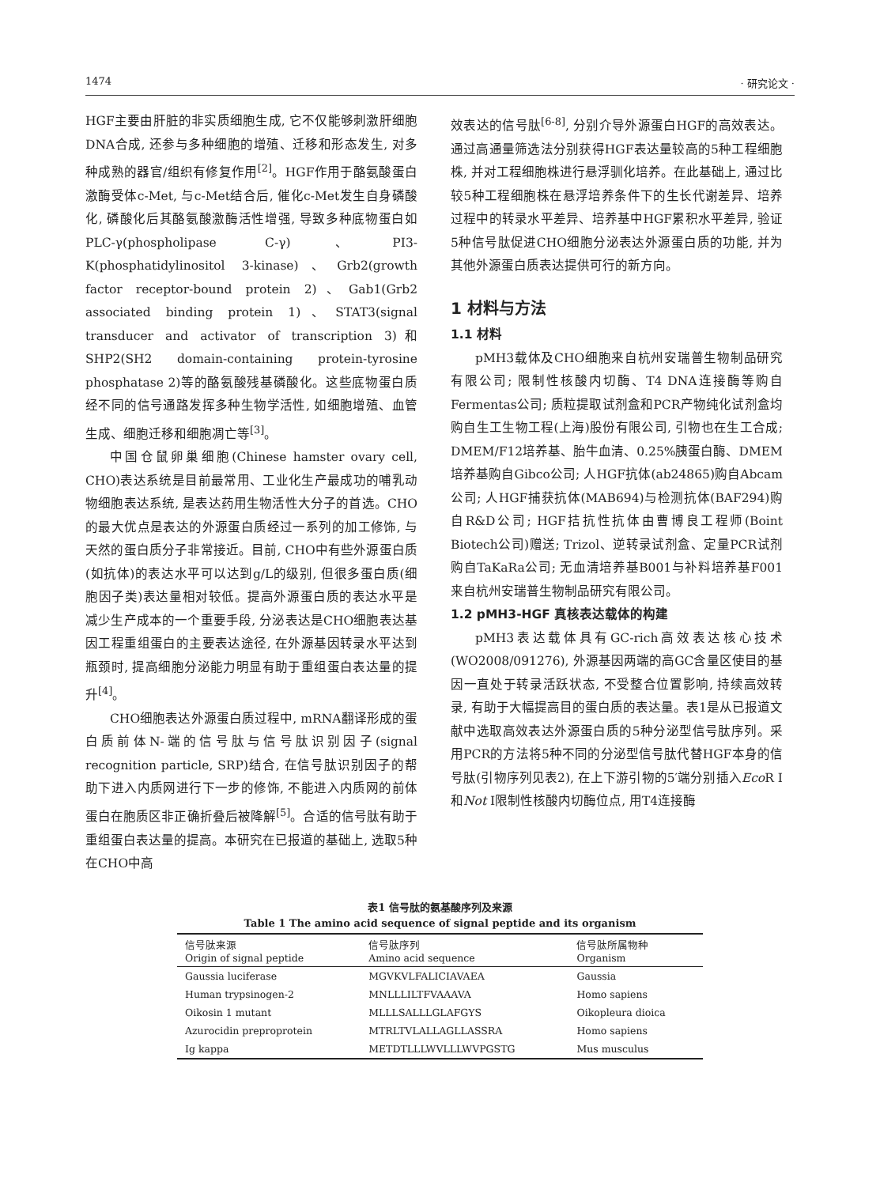1474 · 研究论文 ·
HGF主要由肝脏的非实质细胞生成, 它不仅能够刺激肝细胞DNA合成, 还参与多种细胞的增殖、迁移和形态发生, 对多种成熟的器官/组织有修复作用<sup>[2]</sup>。HGF作用于酪氨酸蛋白激酶受体c-Met, 与c-Met结合后, 催化c-Met发生自身磷酸化, 磷酸化后其酪氨酸激酶活性增强, 导致多种底物蛋白如PLC-γ(phospholipase C-γ)、PI3-K(phosphatidylinositol 3-kinase)、Grb2(growth factor receptor-bound protein 2)、Gab1(Grb2 associated binding protein 1)、STAT3(signal transducer and activator of transcription 3)和SHP2(SH2 domain-containing protein-tyrosine phosphatase 2)等的酪氨酸残基磷酸化。这些底物蛋白质经不同的信号通路发挥多种生物学活性, 如细胞增殖、血管生成、细胞迁移和细胞凋亡等<sup>[3]</sup>。
中国仓鼠卵巢细胞(Chinese hamster ovary cell, CHO)表达系统是目前最常用、工业化生产最成功的哺乳动物细胞表达系统, 是表达药用生物活性大分子的首选。CHO的最大优点是表达的外源蛋白质经过一系列的加工修饰, 与天然的蛋白质分子非常接近。目前, CHO中有些外源蛋白质(如抗体)的表达水平可以达到g/L的级别, 但很多蛋白质(细胞因子类)表达量相对较低。提高外源蛋白质的表达水平是减少生产成本的一个重要手段, 分泌表达是CHO细胞表达基因工程重组蛋白的主要表达途径, 在外源基因转录水平达到瓶颈时, 提高细胞分泌能力明显有助于重组蛋白表达量的提升<sup>[4]</sup>。
CHO细胞表达外源蛋白质过程中, mRNA翻译形成的蛋白质前体N-端的信号肽与信号肽识别因子(signal recognition particle, SRP)结合, 在信号肽识别因子的帮助下进入内质网进行下一步的修饰, 不能进入内质网的前体蛋白在胞质区非正确折叠后被降解<sup>[5]</sup>。合适的信号肽有助于重组蛋白表达量的提高。本研究在已报道的基础上, 选取5种在CHO中高
效表达的信号肽<sup>[6-8]</sup>, 分别介导外源蛋白HGF的高效表达。通过高通量筛选法分别获得HGF表达量较高的5种工程细胞株, 并对工程细胞株进行悬浮驯化培养。在此基础上, 通过比较5种工程细胞株在悬浮培养条件下的生长代谢差异、培养过程中的转录水平差异、培养基中HGF累积水平差异, 验证5种信号肽促进CHO细胞分泌表达外源蛋白质的功能, 并为其他外源蛋白质表达提供可行的新方向。
1 材料与方法
1.1 材料
pMH3载体及CHO细胞来自杭州安瑞普生物制品研究有限公司; 限制性核酸内切酶、T4 DNA连接酶等购自Fermentas公司; 质粒提取试剂盒和PCR产物纯化试剂盒均购自生工生物工程(上海)股份有限公司, 引物也在生工合成; DMEM/F12培养基、胎牛血清、0.25%胰蛋白酶、DMEM培养基购自Gibco公司; 人HGF抗体(ab24865)购自Abcam公司; 人HGF捕获抗体(MAB694)与检测抗体(BAF294)购自R&D公司; HGF拮抗性抗体由曹博良工程师(Boint Biotech公司)赠送; Trizol、逆转录试剂盒、定量PCR试剂购自TaKaRa公司; 无血清培养基B001与补料培养基F001来自杭州安瑞普生物制品研究有限公司。
1.2 pMH3-HGF 真核表达载体的构建
pMH3表达载体具有GC-rich高效表达核心技术(WO2008/091276), 外源基因两端的高GC含量区使目的基因一直处于转录活跃状态, 不受整合位置影响, 持续高效转录, 有助于大幅提高目的蛋白质的表达量。表1是从已报道文献中选取高效表达外源蛋白质的5种分泌型信号肽序列。采用PCR的方法将5种不同的分泌型信号肽代替HGF本身的信号肽(引物序列见表2), 在上下游引物的5′端分别插入Eco R I和Not I限制性核酸内切酶位点, 用T4连接酶
表1 信号肽的氨基酸序列及来源
Table 1 The amino acid sequence of signal peptide and its organism
| 信号肽来源 Origin of signal peptide | 信号肽序列 Amino acid sequence | 信号肽所属物种 Organism |
| --- | --- | --- |
| Gaussia luciferase | MGVKVLFALICIAVAEA | Gaussia |
| Human trypsinogen-2 | MNLLLILTFVAAAVA | Homo sapiens |
| Oikosin 1 mutant | MLLLSALLLGLAFGYS | Oikopleura dioica |
| Azurocidin preproprotein | MTRLTVLALLAGLLASSRA | Homo sapiens |
| Ig kappa | METDTLLLWVLLLWVPGSTG | Mus musculus |